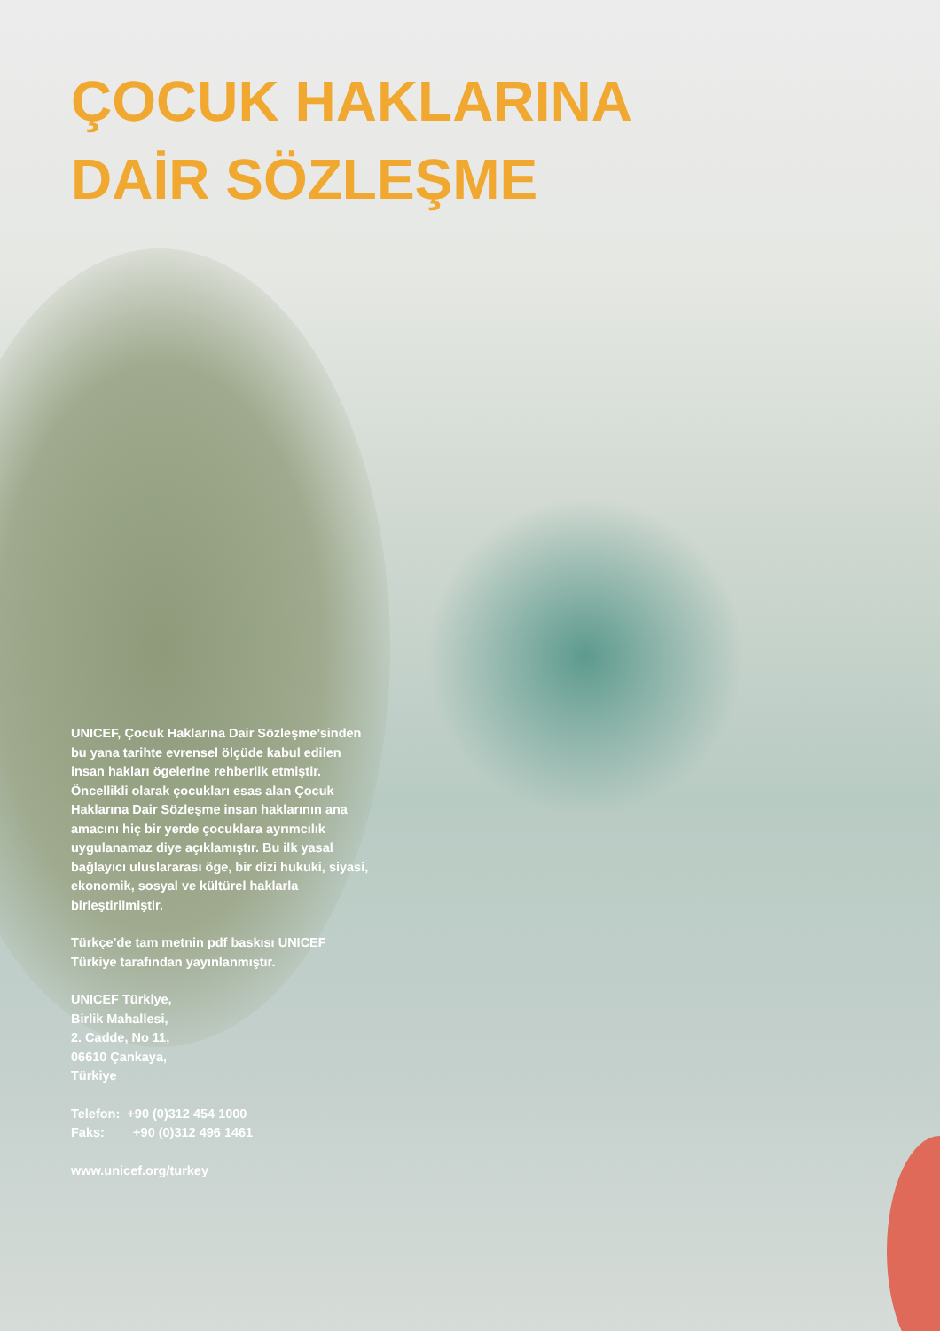ÇOCUK HAKLARINA
DAİR SÖZLEŞME
UNICEF, Çocuk Haklarına Dair Sözleşme’sinden bu yana tarihte evrensel ölçüde kabul edilen insan hakları ögelerine rehberlik etmiştir. Öncellikli olarak çocukları esas alan Çocuk Haklarına Dair Sözleşme insan haklarının ana amacını hiç bir yerde çocuklara ayrımcılık uygulanamaz diye açıklamıştır. Bu ilk yasal bağlayıcı uluslararası öge, bir dizi hukuki, siyasi, ekonomik, sosyal ve kültürel haklarla birleştirilmiştir.
Türkçe’de tam metnin pdf baskısı UNICEF Türkiye tarafından yayınlanmıştır.
UNICEF Türkiye,
Birlik Mahallesi,
2. Cadde, No 11,
06610 Çankaya,
Türkiye
Telefon: +90 (0)312 454 1000
Faks: +90 (0)312 496 1461
www.unicef.org/turkey